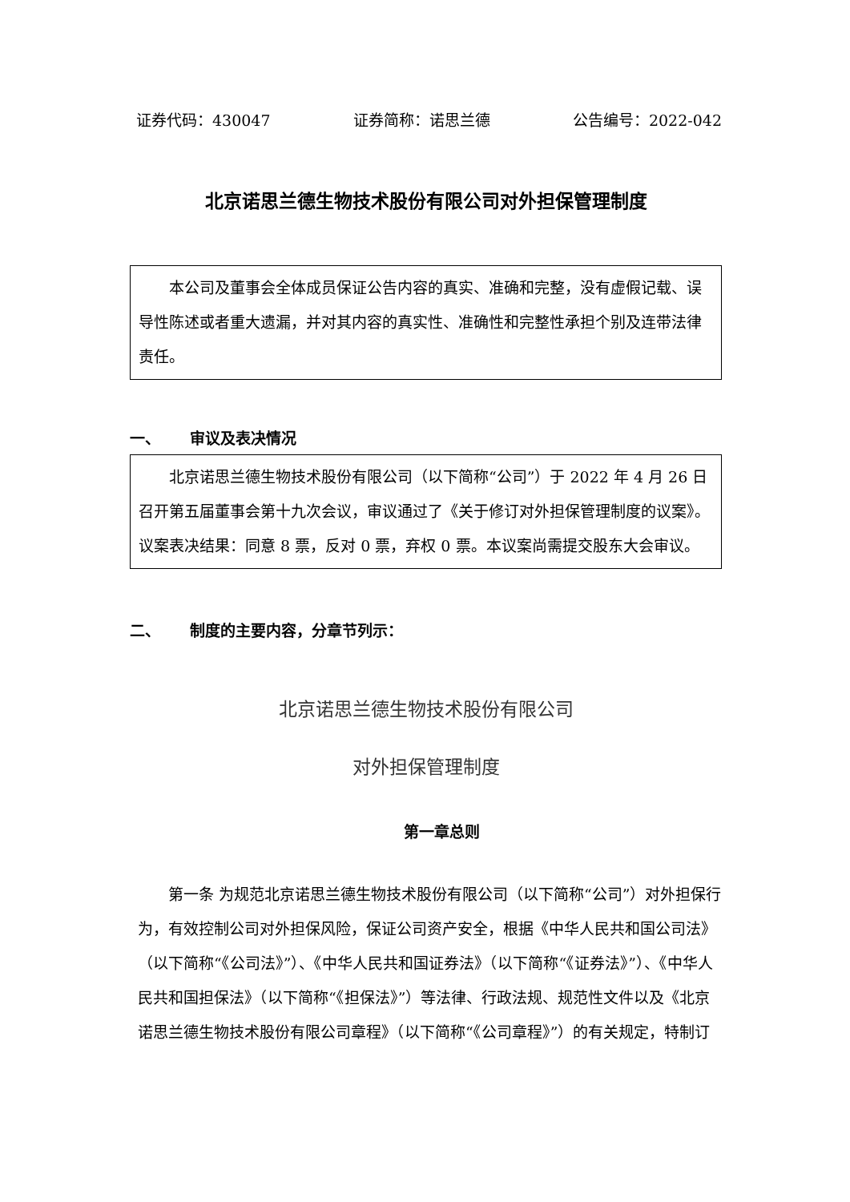证券代码：430047 证券简称：诺思兰德 公告编号：2022-042
北京诺思兰德生物技术股份有限公司对外担保管理制度
本公司及董事会全体成员保证公告内容的真实、准确和完整，没有虚假记载、误导性陈述或者重大遗漏，并对其内容的真实性、准确性和完整性承担个别及连带法律责任。
一、 审议及表决情况
北京诺思兰德生物技术股份有限公司（以下简称“公司”）于 2022 年 4 月 26 日召开第五届董事会第十九次会议，审议通过了《关于修订对外担保管理制度的议案》。议案表决结果：同意 8 票，反对 0 票，弃权 0 票。本议案尚需提交股东大会审议。
二、 制度的主要内容，分章节列示：
北京诺思兰德生物技术股份有限公司
对外担保管理制度
第一章总则
第一条 为规范北京诺思兰德生物技术股份有限公司（以下简称“公司”）对外担保行为，有效控制公司对外担保风险，保证公司资产安全，根据《中华人民共和国公司法》（以下简称“《公司法》”）、《中华人民共和国证券法》（以下简称“《证券法》”）、《中华人民共和国担保法》（以下简称“《担保法》”）等法律、行政法规、规范性文件以及《北京诺思兰德生物技术股份有限公司章程》（以下简称“《公司章程》”）的有关规定，特制订